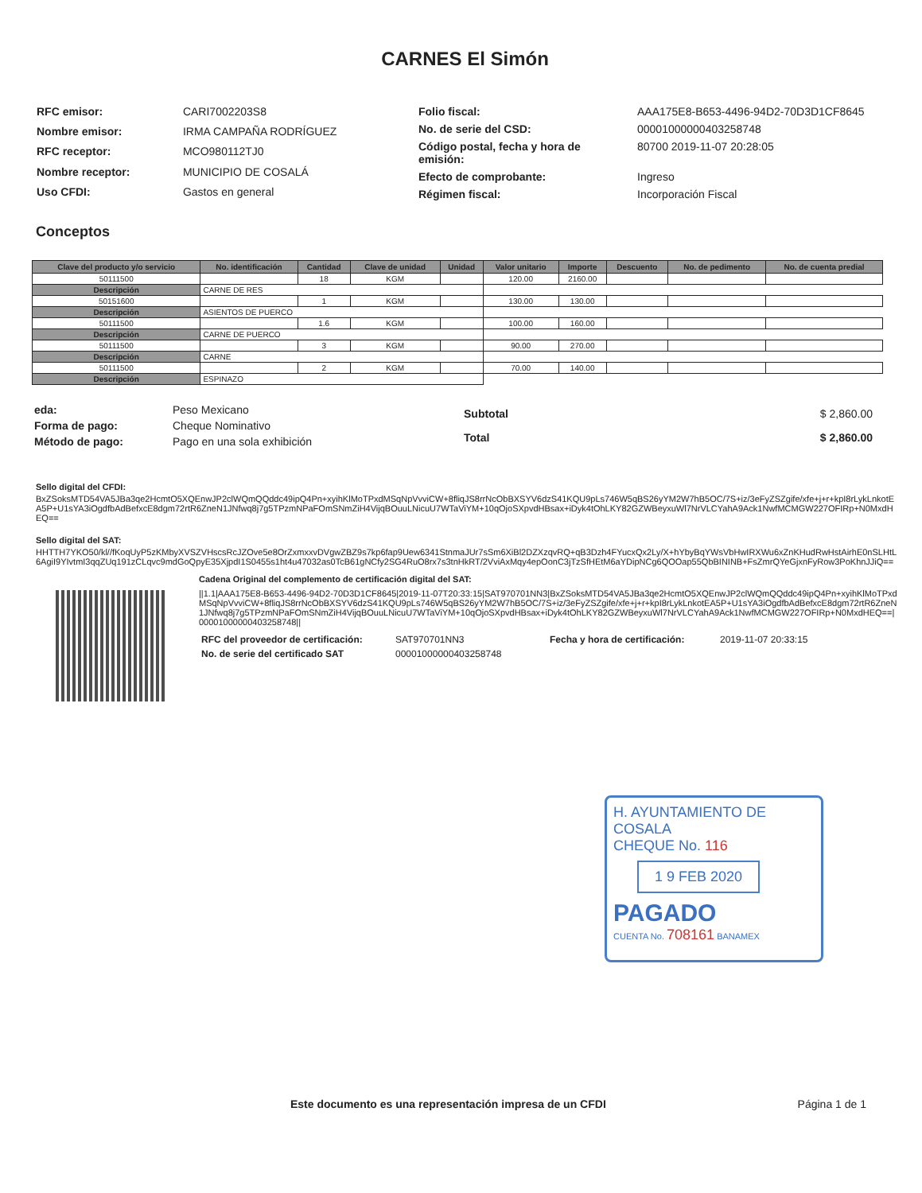CARNES El Simón
| RFC emisor: | CARI7002203S8 |
| Nombre emisor: | IRMA CAMPAÑA RODRÍGUEZ |
| RFC receptor: | MCO980112TJ0 |
| Nombre receptor: | MUNICIPIO DE COSALÁ |
| Uso CFDI: | Gastos en general |
| Folio fiscal: | AAA175E8-B653-4496-94D2-70D3D1CF8645 |
| No. de serie del CSD: | 00001000000403258748 |
| Código postal, fecha y hora de emisión: | 80700 2019-11-07 20:28:05 |
| Efecto de comprobante: | Ingreso |
| Régimen fiscal: | Incorporación Fiscal |
Conceptos
| Clave del producto y/o servicio | No. identificación | Cantidad | Clave de unidad | Unidad | Valor unitario | Importe | Descuento | No. de pedimento | No. de cuenta predial |
| --- | --- | --- | --- | --- | --- | --- | --- | --- | --- |
| 50111500 | | 18 | KGM | | 120.00 | 2160.00 | | | |
| Descripción | CARNE DE RES | | | | | | | | |
| 50151600 | | 1 | KGM | | 130.00 | 130.00 | | | |
| Descripción | ASIENTOS DE PUERCO | | | | | | | | |
| 50111500 | | 1.6 | KGM | | 100.00 | 160.00 | | | |
| Descripción | CARNE DE PUERCO | | | | | | | | |
| 50111500 | | 3 | KGM | | 90.00 | 270.00 | | | |
| Descripción | CARNE | | | | | | | | |
| 50111500 | | 2 | KGM | | 70.00 | 140.00 | | | |
| Descripción | ESPINAZO | | | | | | | | |
| eda: | Peso Mexicano |
| Forma de pago: | Cheque Nominativo |
| Método de pago: | Pago en una sola exhibición |
| Subtotal | $ 2,860.00 |
| Total | $ 2,860.00 |
Sello digital del CFDI:
BxZSoksMTD54VA5JBa3qe2HcmtO5XQEnwJP2clWQmQQddc49ipQ4Pn+xyihKlMoTPxdMSqNpVvviCW+8fliqJS8rrNcObBXSYV6dzS41KQU9pLs746W5qBS26yYM2W7hB5OC/7S+iz/3eFyZSZgife/xfe+j+r+kpI8rLykLnkotEA5P+U1sYA3iOgdfbAdBefxcE8dgm72rtR6ZneN1JNfwq8j7g5TPzmNPaFOmSNmZiH4VijqBOuuLNicuU7WTaViYM+10qOjoSXpvdHBsax+iDyk4tOhLKY82GZWBeyxuWl7NrVLCYahA9Ack1NwfMCMGW227OFIRp+N0MxdHEQ==
Sello digital del SAT:
HHTTH7YKO50/kl//fKoqUyP5zKMbyXVSZVHscsRcJZOve5e8OrZxmxxvDVgwZBZ9s7kp6fap9Uew6341StnmaJUr7sSm6XiBl2DZXzqvRQ+qB3Dzh4FYucxQx2Ly/X+hYbyBqYWsVbHwIRXWu6xZnKHudRwHstAirhE0nSLHtL6AgiI9YIvtmI3qqZUq191zCLqvc9mdGoQpyE35XjpdI1S0455s1ht4u47032as0TcB61gNCfy2SG4RuO8rx7s3tnHkRT/2VviAxMqy4epOonC3jTzSfHEtM6aYDipNCg6QOOap55QbBININB+FsZmrQYeGjxnFyRow3PoKhnJJiQ==
Cadena Original del complemento de certificación digital del SAT:
||1.1|AAA175E8-B653-4496-94D2-70D3D1CF8645|2019-11-07T20:33:15|SAT970701NN3|BxZSoksMTD54VA5JBa3qe2HcmtO5XQEnwJP2clWQmQQddc49ipQ4Pn+xyihKlMoTPxdMSqNpVvviCW+8fliqJS8rrNcObBXSYV6dzS41KQU9pLs746W5qBS26yYM2W7hB5OC/7S+iz/3eFyZSZgife/xfe+j+r+kpI8rLykLnkotEA5P+U1sYA3iOgdfbAdBefxcE8dgm72rtR6ZneN1JNfwq8j7g5TPzmNPaFOmSNmZiH4VijqBOuuLNicuU7WTaViYM+10qOjoSXpvdHBsax+iDyk4tOhLKY82GZWBeyxuWl7NrVLCYahA9Ack1NwfMCMGW227OFIRp+N0MxdHEQ==|00001000000403258748||
| RFC del proveedor de certificación: | SAT970701NN3 | Fecha y hora de certificación: | 2019-11-07 20:33:15 |
| No. de serie del certificado SAT | 00001000000403258748 | | |
H. AYUNTAMIENTO DE COSALA
CHEQUE No. 116
1 9 FEB 2020
PAGADO
CUENTA No. 708161 BANAMEX
Este documento es una representación impresa de un CFDI Página 1 de 1